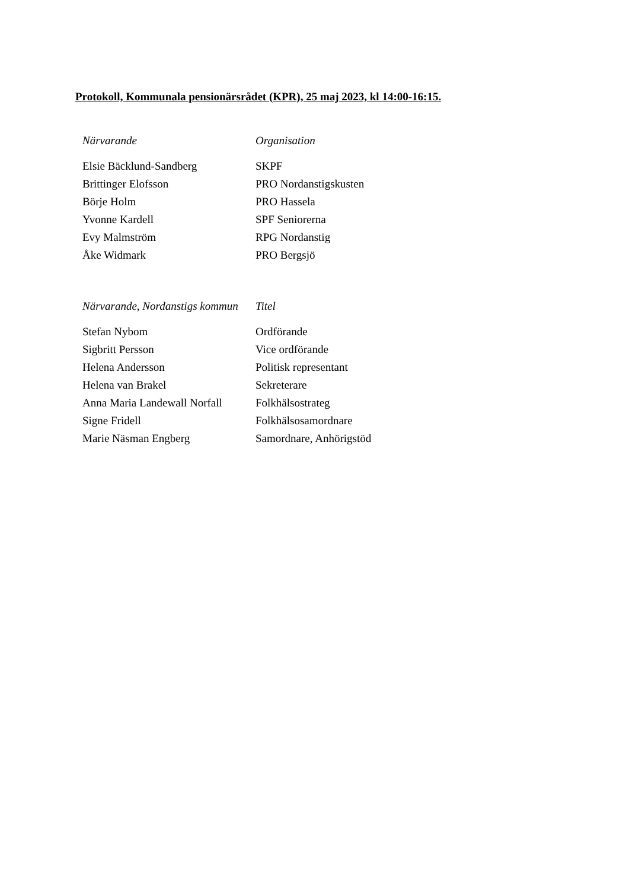Protokoll, Kommunala pensionärsrådet (KPR), 25 maj 2023, kl 14:00-16:15.
| Närvarande | Organisation |
| --- | --- |
| Elsie Bäcklund-Sandberg | SKPF |
| Brittinger Elofsson | PRO Nordanstigskusten |
| Börje Holm | PRO Hassela |
| Yvonne Kardell | SPF Seniorerna |
| Evy Malmström | RPG Nordanstig |
| Åke Widmark | PRO Bergsjö |
| Närvarande, Nordanstigs kommun | Titel |
| Stefan Nybom | Ordförande |
| Sigbritt Persson | Vice ordförande |
| Helena Andersson | Politisk representant |
| Helena van Brakel | Sekreterare |
| Anna Maria Landewall Norfall | Folkhälsostrateg |
| Signe Fridell | Folkhälsosamordnare |
| Marie Näsman Engberg | Samordnare, Anhörigstöd |